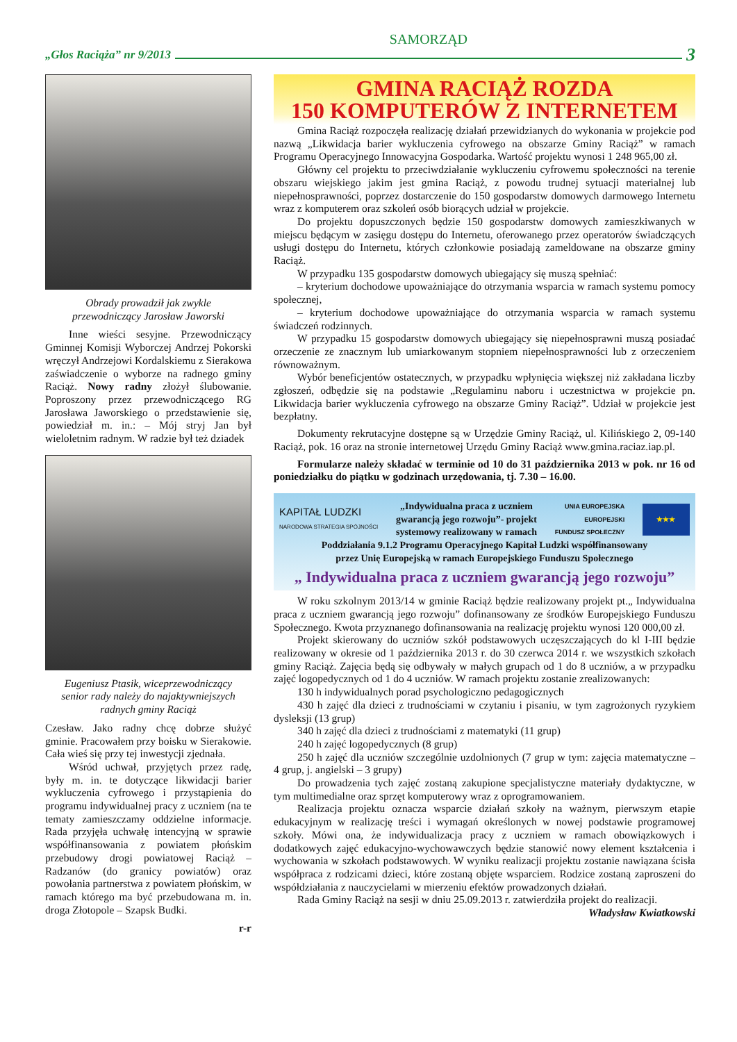„Głos Raciąża” nr 9/2013
SAMORZĄD
3
Obrady prowadził jak zwykle
przewodniczący Jarosław Jaworski
Inne wieści sesyjne. Przewodniczący Gminnej Komisji Wyborczej Andrzej Pokorski wręczył Andrzejowi Kordalskiemu z Sierakowa zaświadczenie o wyborze na radnego gminy Raciąż. Nowy radny złożył ślubowanie. Poproszony przez przewodniczącego RG Jarosława Jaworskiego o przedstawienie się, powiedział m. in.: – Mój stryj Jan był wieloletnim radnym. W radzie był też dziadek
Eugeniusz Ptasik, wiceprzewodniczący
senior rady należy do najaktywniejszych
radnych gminy Raciąż
Czesław. Jako radny chcę dobrze służyć gminie. Pracowałem przy boisku w Sierakowie. Cała wieś się przy tej inwestycji zjednała.
Wśród uchwał, przyjętych przez radę, były m. in. te dotyczące likwidacji barier wykluczenia cyfrowego i przystąpienia do programu indywidualnej pracy z uczniem (na te tematy zamieszczamy oddzielne informacje. Rada przyjęła uchwałę intencyjną w sprawie współfinansowania z powiatem płońskim przebudowy drogi powiatowej Raciąż – Radzanów (do granicy powiatów) oraz powołania partnerstwa z powiatem płońskim, w ramach którego ma być przebudowana m. in. droga Złotopole – Szapsk Budki.
r-r
GMINA RACIĄŻ ROZDA
150 KOMPUTERÓW Z INTERNETEM
Gmina Raciąż rozpoczęła realizację działań przewidzianych do wykonania w projekcie pod nazwą „Likwidacja barier wykluczenia cyfrowego na obszarze Gminy Raciąż” w ramach Programu Operacyjnego Innowacyjna Gospodarka. Wartość projektu wynosi 1 248 965,00 zł.
Główny cel projektu to przeciwdziałanie wykluczeniu cyfrowemu społeczności na terenie obszaru wiejskiego jakim jest gmina Raciąż, z powodu trudnej sytuacji materialnej lub niepełnosprawności, poprzez dostarczenie do 150 gospodarstw domowych darmowego Internetu wraz z komputerem oraz szkoleń osób biorących udział w projekcie.
Do projektu dopuszczonych będzie 150 gospodarstw domowych zamieszkiwanych w miejscu będącym w zasięgu dostępu do Internetu, oferowanego przez operatorów świadczących usługi dostępu do Internetu, których członkowie posiadają zameldowane na obszarze gminy Raciąż.
W przypadku 135 gospodarstw domowych ubiegający się muszą spełniać:
– kryterium dochodowe upoważniające do otrzymania wsparcia w ramach systemu pomocy społecznej,
– kryterium dochodowe upoważniające do otrzymania wsparcia w ramach systemu świadczeń rodzinnych.
W przypadku 15 gospodarstw domowych ubiegający się niepełnosprawni muszą posiadać orzeczenie ze znacznym lub umiarkowanym stopniem niepełnosprawności lub z orzeczeniem równoważnym.
Wybór beneficjentów ostatecznych, w przypadku wpłynięcia większej niż zakładana liczby zgłoszeń, odbędzie się na podstawie „Regulaminu naboru i uczestnictwa w projekcie pn. Likwidacja barier wykluczenia cyfrowego na obszarze Gminy Raciąż”. Udział w projekcie jest bezpłatny.
Dokumenty rekrutacyjne dostępne są w Urzędzie Gminy Raciąż, ul. Kilińskiego 2, 09-140 Raciąż, pok. 16 oraz na stronie internetowej Urzędu Gminy Raciąż www.gmina.raciaz.iap.pl.
Formularze należy składać w terminie od 10 do 31 października 2013 w pok. nr 16 od poniedziałku do piątku w godzinach urzędowania, tj. 7.30 – 16.00.
KAPITAŁ LUDZKI
NARODOWA STRATEGIA SPÓJNOŚCI
„Indywidualna praca z uczniem
gwarancją jego rozwoju”- projekt
systemowy realizowany w ramach
UNIA EUROPEJSKA
EUROPEJSKI
FUNDUSZ SPOŁECZNY
★★★
Poddziałania 9.1.2 Programu Operacyjnego Kapitał Ludzki współfinansowany
przez Unię Europejską w ramach Europejskiego Funduszu Społecznego
„ Indywidualna praca z uczniem gwarancją jego rozwoju”
W roku szkolnym 2013/14 w gminie Raciąż będzie realizowany projekt pt.„ Indywidualna praca z uczniem gwarancją jego rozwoju” dofinansowany ze środków Europejskiego Funduszu Społecznego. Kwota przyznanego dofinansowania na realizację projektu wynosi 120 000,00 zł.
Projekt skierowany do uczniów szkół podstawowych uczęszczających do kl I-III będzie realizowany w okresie od 1 października 2013 r. do 30 czerwca 2014 r. we wszystkich szkołach gminy Raciąż. Zajęcia będą się odbywały w małych grupach od 1 do 8 uczniów, a w przypadku zajęć logopedycznych od 1 do 4 uczniów. W ramach projektu zostanie zrealizowanych:
130 h indywidualnych porad psychologiczno pedagogicznych
430 h zajęć dla dzieci z trudnościami w czytaniu i pisaniu, w tym zagrożonych ryzykiem dysleksji (13 grup)
340 h zajęć dla dzieci z trudnościami z matematyki (11 grup)
240 h zajęć logopedycznych (8 grup)
250 h zajęć dla uczniów szczególnie uzdolnionych (7 grup w tym: zajęcia matematyczne – 4 grup, j. angielski – 3 grupy)
Do prowadzenia tych zajęć zostaną zakupione specjalistyczne materiały dydaktyczne, w tym multimedialne oraz sprzęt komputerowy wraz z oprogramowaniem.
Realizacja projektu oznacza wsparcie działań szkoły na ważnym, pierwszym etapie edukacyjnym w realizację treści i wymagań określonych w nowej podstawie programowej szkoły. Mówi ona, że indywidualizacja pracy z uczniem w ramach obowiązkowych i dodatkowych zajęć edukacyjno-wychowawczych będzie stanowić nowy element kształcenia i wychowania w szkołach podstawowych. W wyniku realizacji projektu zostanie nawiązana ścisła współpraca z rodzicami dzieci, które zostaną objęte wsparciem. Rodzice zostaną zaproszeni do współdziałania z nauczycielami w mierzeniu efektów prowadzonych działań.
Rada Gminy Raciąż na sesji w dniu 25.09.2013 r. zatwierdziła projekt do realizacji.
Władysław Kwiatkowski